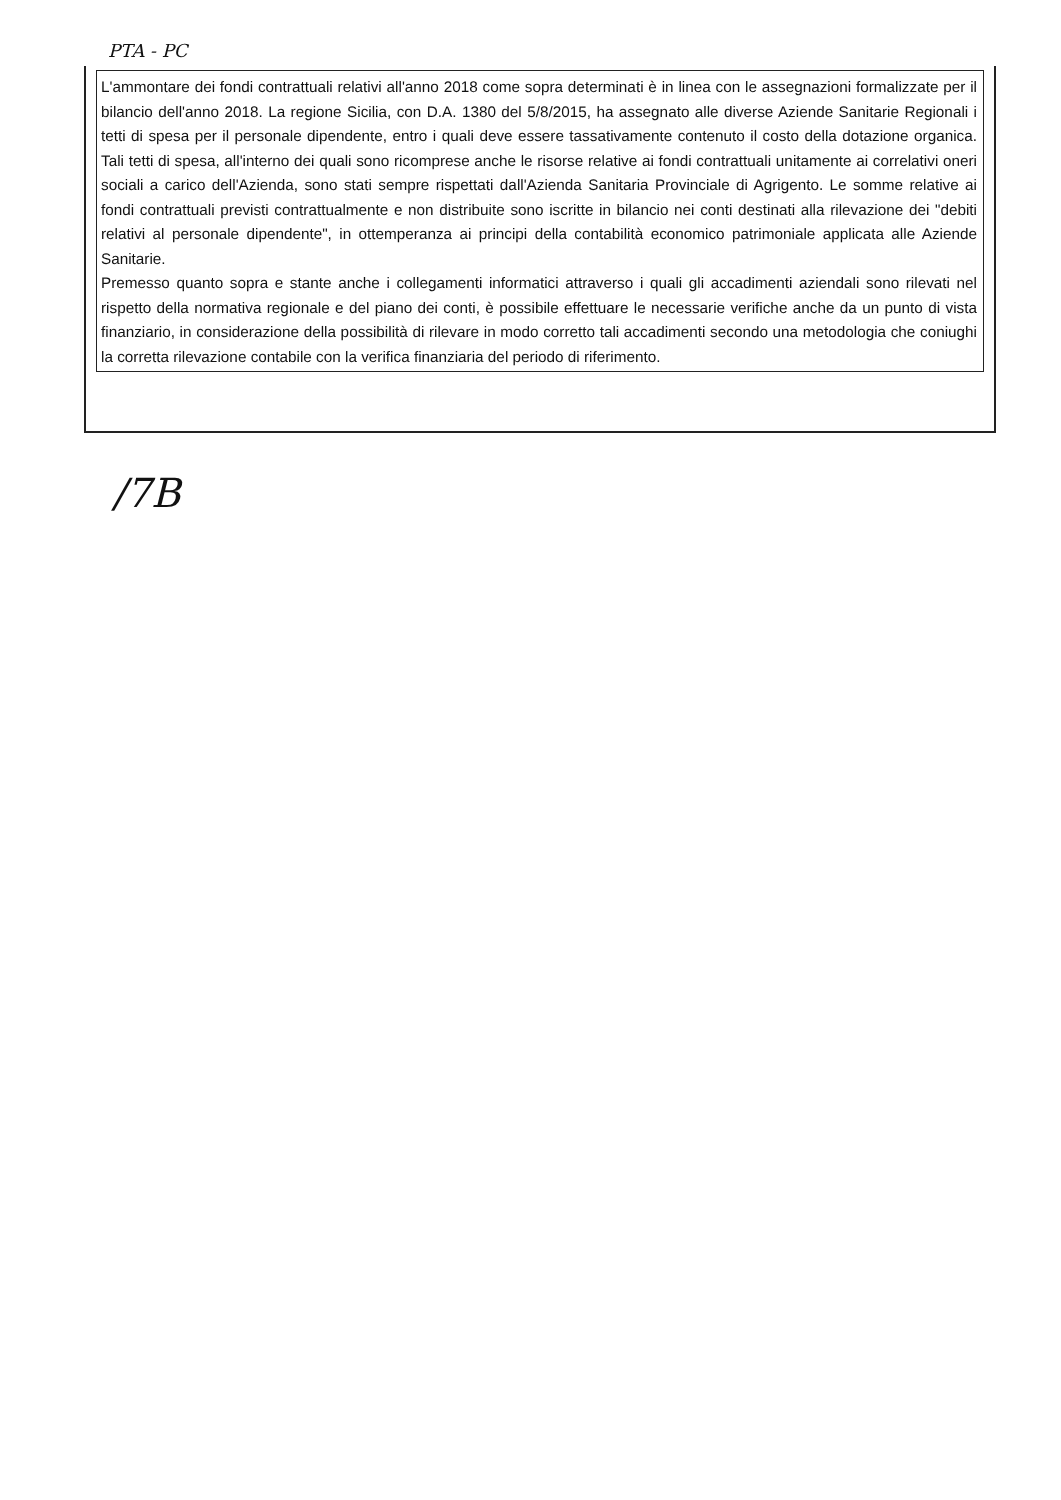PTA - PC
L'ammontare dei fondi contrattuali relativi all'anno 2018 come sopra determinati è in linea con le assegnazioni formalizzate per il bilancio dell'anno 2018. La regione Sicilia, con D.A. 1380 del 5/8/2015, ha assegnato alle diverse Aziende Sanitarie Regionali i tetti di spesa per il personale dipendente, entro i quali deve essere tassativamente contenuto il costo della dotazione organica. Tali tetti di spesa, all'interno dei quali sono ricomprese anche le risorse relative ai fondi contrattuali unitamente ai correlativi oneri sociali a carico dell'Azienda, sono stati sempre rispettati dall'Azienda Sanitaria Provinciale di Agrigento. Le somme relative ai fondi contrattuali previsti contrattualmente e non distribuite sono iscritte in bilancio nei conti destinati alla rilevazione dei "debiti relativi al personale dipendente", in ottemperanza ai principi della contabilità economico patrimoniale applicata alle Aziende Sanitarie.
Premesso quanto sopra e stante anche i collegamenti informatici attraverso i quali gli accadimenti aziendali sono rilevati nel rispetto della normativa regionale e del piano dei conti, è possibile effettuare le necessarie verifiche anche da un punto di vista finanziario, in considerazione della possibilità di rilevare in modo corretto tali accadimenti secondo una metodologia che coniughi la corretta rilevazione contabile con la verifica finanziaria del periodo di riferimento.
/7B